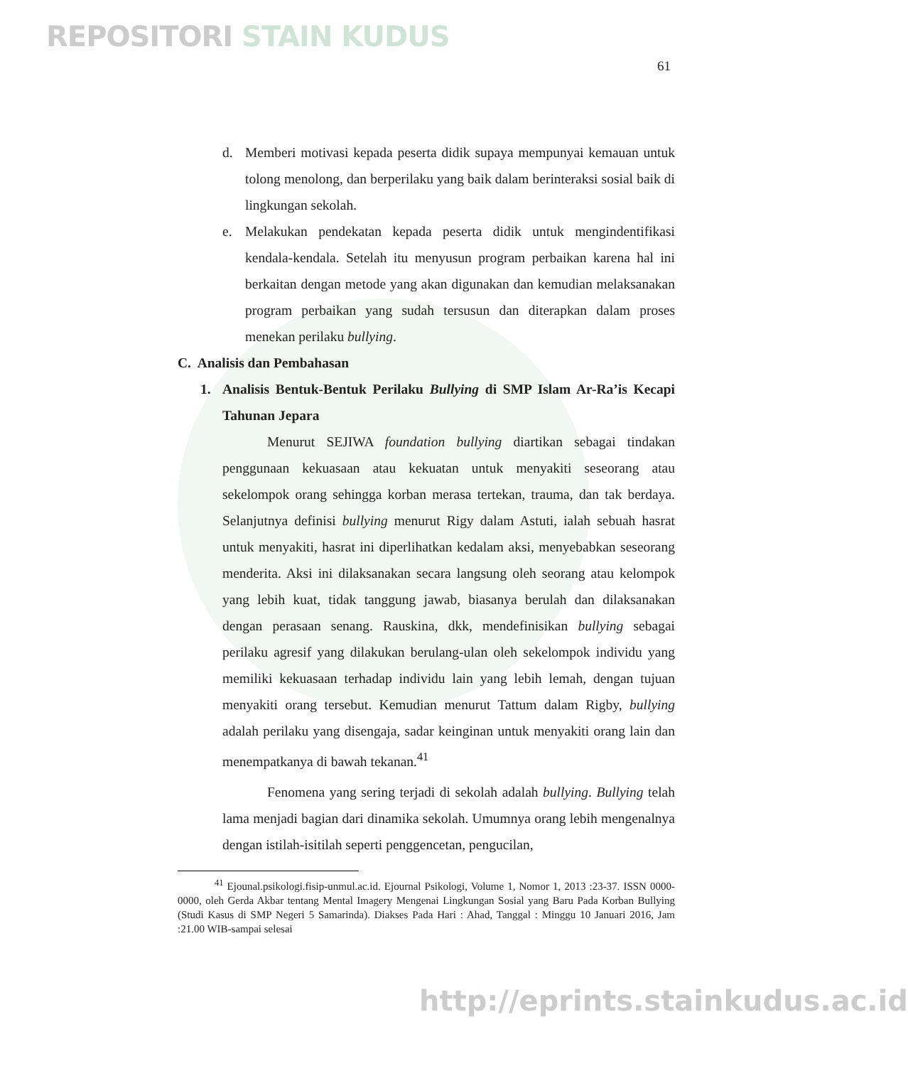REPOSITORI STAIN KUDUS
61
d. Memberi motivasi kepada peserta didik supaya mempunyai kemauan untuk tolong menolong, dan berperilaku yang baik dalam berinteraksi sosial baik di lingkungan sekolah.
e. Melakukan pendekatan kepada peserta didik untuk mengindentifikasi kendala-kendala. Setelah itu menyusun program perbaikan karena hal ini berkaitan dengan metode yang akan digunakan dan kemudian melaksanakan program perbaikan yang sudah tersusun dan diterapkan dalam proses menekan perilaku bullying.
C. Analisis dan Pembahasan
1. Analisis Bentuk-Bentuk Perilaku Bullying di SMP Islam Ar-Ra’is Kecapi Tahunan Jepara
Menurut SEJIWA foundation bullying diartikan sebagai tindakan penggunaan kekuasaan atau kekuatan untuk menyakiti seseorang atau sekelompok orang sehingga korban merasa tertekan, trauma, dan tak berdaya. Selanjutnya definisi bullying menurut Rigy dalam Astuti, ialah sebuah hasrat untuk menyakiti, hasrat ini diperlihatkan kedalam aksi, menyebabkan seseorang menderita. Aksi ini dilaksanakan secara langsung oleh seorang atau kelompok yang lebih kuat, tidak tanggung jawab, biasanya berulah dan dilaksanakan dengan perasaan senang. Rauskina, dkk, mendefinisikan bullying sebagai perilaku agresif yang dilakukan berulang-ulan oleh sekelompok individu yang memiliki kekuasaan terhadap individu lain yang lebih lemah, dengan tujuan menyakiti orang tersebut. Kemudian menurut Tattum dalam Rigby, bullying adalah perilaku yang disengaja, sadar keinginan untuk menyakiti orang lain dan menempatkanya di bawah tekanan.<sup>41</sup>
Fenomena yang sering terjadi di sekolah adalah bullying. Bullying telah lama menjadi bagian dari dinamika sekolah. Umumnya orang lebih mengenalnya dengan istilah-isitilah seperti penggencetan, pengucilan,
<sup>41</sup> Ejounal.psikologi.fisip-unmul.ac.id. Ejournal Psikologi, Volume 1, Nomor 1, 2013 :23-37. ISSN 0000-0000, oleh Gerda Akbar tentang Mental Imagery Mengenai Lingkungan Sosial yang Baru Pada Korban Bullying (Studi Kasus di SMP Negeri 5 Samarinda). Diakses Pada Hari : Ahad, Tanggal : Minggu 10 Januari 2016, Jam :21.00 WIB-sampai selesai
http://eprints.stainkudus.ac.id